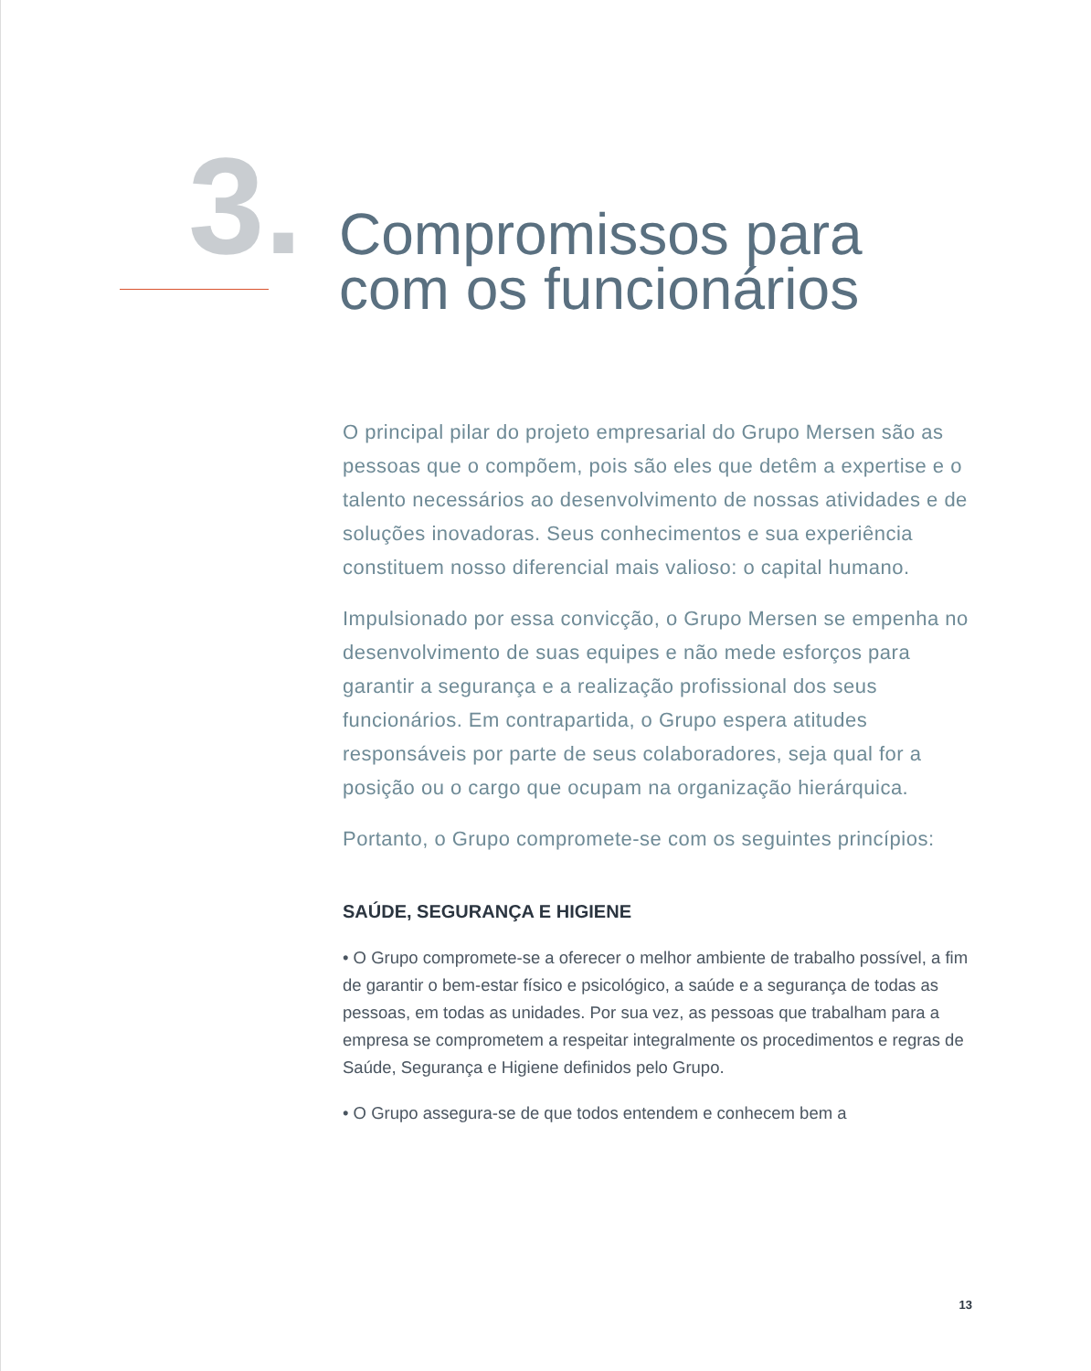3.
Compromissos para
com os funcionários
O principal pilar do projeto empresarial do Grupo Mersen são as pessoas que o compõem, pois são eles que detêm a expertise e o talento necessários ao desenvolvimento de nossas atividades e de soluções inovadoras. Seus conhecimentos e sua experiência constituem nosso diferencial mais valioso: o capital humano.
Impulsionado por essa convicção, o Grupo Mersen se empenha no desenvolvimento de suas equipes e não mede esforços para garantir a segurança e a realização profissional dos seus funcionários. Em contrapartida, o Grupo espera atitudes responsáveis por parte de seus colaboradores, seja qual for a posição ou o cargo que ocupam na organização hierárquica.
Portanto, o Grupo compromete-se com os seguintes princípios:
SAÚDE, SEGURANÇA E HIGIENE
• O Grupo compromete-se a oferecer o melhor ambiente de trabalho possível, a fim de garantir o bem-estar físico e psicológico, a saúde e a segurança de todas as pessoas, em todas as unidades. Por sua vez, as pessoas que trabalham para a empresa se comprometem a respeitar integralmente os procedimentos e regras de Saúde, Segurança e Higiene definidos pelo Grupo.
• O Grupo assegura-se de que todos entendem e conhecem bem a
13